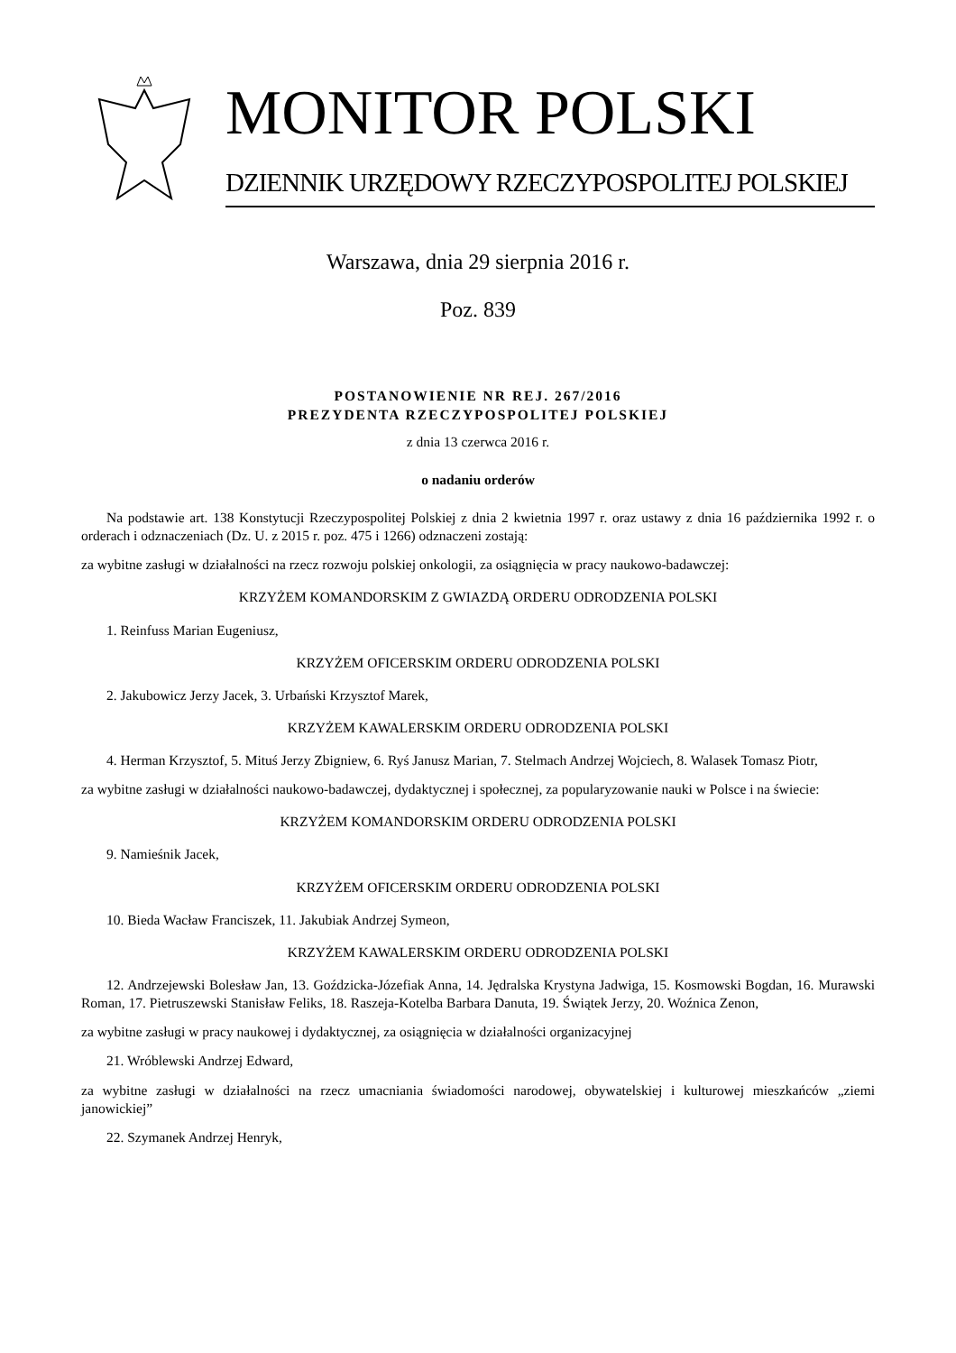MONITOR POLSKI
DZIENNIK URZĘDOWY RZECZYPOSPOLITEJ POLSKIEJ
Warszawa, dnia 29 sierpnia 2016 r.
Poz. 839
POSTANOWIENIE NR REJ. 267/2016
PREZYDENTA RZECZYPOSPOLITEJ POLSKIEJ
z dnia 13 czerwca 2016 r.
o nadaniu orderów
Na podstawie art. 138 Konstytucji Rzeczypospolitej Polskiej z dnia 2 kwietnia 1997 r. oraz ustawy z dnia 16 października 1992 r. o orderach i odznaczeniach (Dz. U. z 2015 r. poz. 475 i 1266) odznaczeni zostają:
za wybitne zasługi w działalności na rzecz rozwoju polskiej onkologii, za osiągnięcia w pracy naukowo-badawczej:
KRZYŻEM KOMANDORSKIM Z GWIAZDĄ ORDERU ODRODZENIA POLSKI
1. Reinfuss Marian Eugeniusz,
KRZYŻEM OFICERSKIM ORDERU ODRODZENIA POLSKI
2. Jakubowicz Jerzy Jacek, 3. Urbański Krzysztof Marek,
KRZYŻEM KAWALERSKIM ORDERU ODRODZENIA POLSKI
4. Herman Krzysztof, 5. Mituś Jerzy Zbigniew, 6. Ryś Janusz Marian, 7. Stelmach Andrzej Wojciech, 8. Walasek Tomasz Piotr,
za wybitne zasługi w działalności naukowo-badawczej, dydaktycznej i społecznej, za popularyzowanie nauki w Polsce i na świecie:
KRZYŻEM KOMANDORSKIM ORDERU ODRODZENIA POLSKI
9. Namieśnik Jacek,
KRZYŻEM OFICERSKIM ORDERU ODRODZENIA POLSKI
10. Bieda Wacław Franciszek, 11. Jakubiak Andrzej Symeon,
KRZYŻEM KAWALERSKIM ORDERU ODRODZENIA POLSKI
12. Andrzejewski Bolesław Jan, 13. Goździcka-Józefiak Anna, 14. Jędralska Krystyna Jadwiga, 15. Kosmowski Bogdan, 16. Murawski Roman, 17. Pietruszewski Stanisław Feliks, 18. Raszeja-Kotelba Barbara Danuta, 19. Świątek Jerzy, 20. Woźnica Zenon,
za wybitne zasługi w pracy naukowej i dydaktycznej, za osiągnięcia w działalności organizacyjnej
21. Wróblewski Andrzej Edward,
za wybitne zasługi w działalności na rzecz umacniania świadomości narodowej, obywatelskiej i kulturowej mieszkańców „ziemi janowickiej”
22. Szymanek Andrzej Henryk,